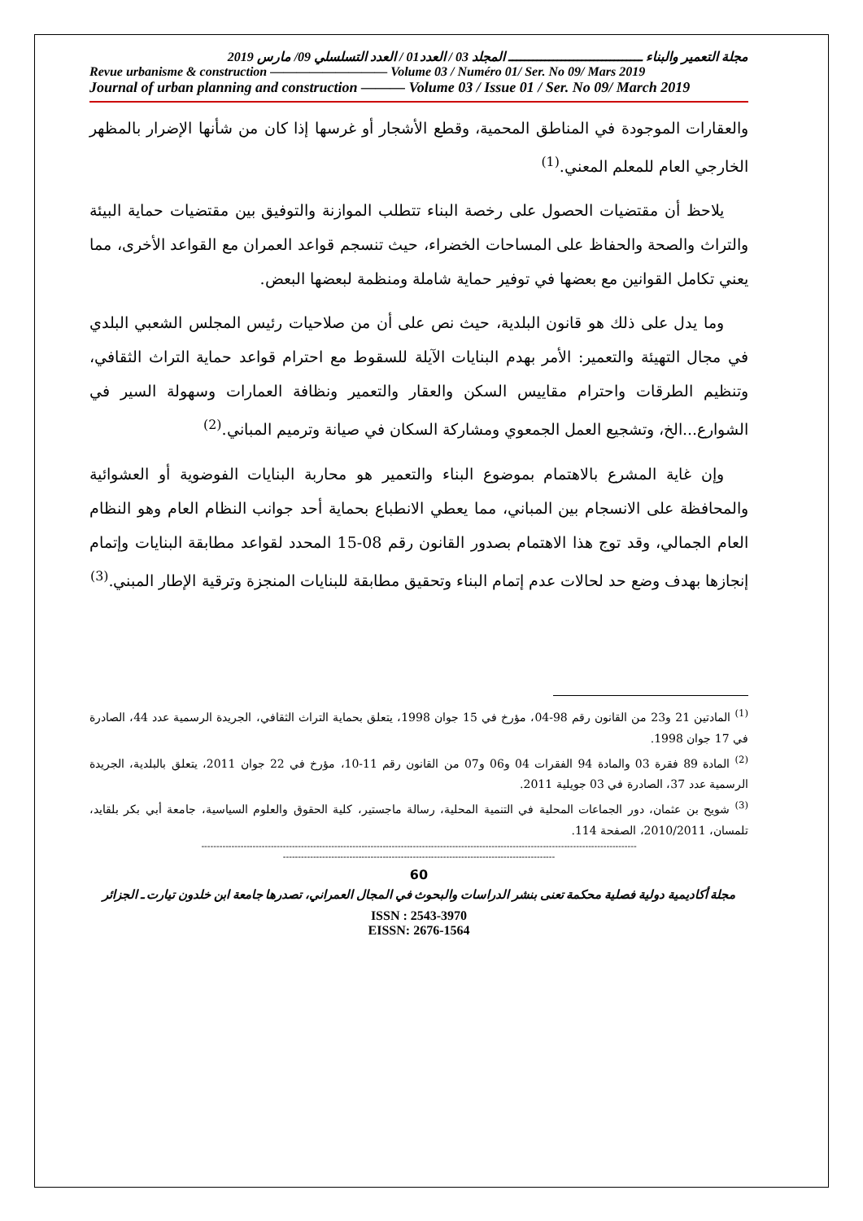مجلة التعمير والبناء ـــــــــــــــــــــــــــــــــ المجلد 03 / العدد01 / العدد التسلسلي 09/ مارس 2019
Revue urbanisme & construction ————————— Volume 03 / Numéro 01/ Ser. No 09/ Mars 2019
Journal of urban planning and construction ——— Volume 03 / Issue 01 / Ser. No 09/ March 2019
والعقارات الموجودة في المناطق المحمية، وقطع الأشجار أو غرسها إذا كان من شأنها الإضرار بالمظهر الخارجي العام للمعلم المعني.<sup>(1)</sup>
يلاحظ أن مقتضيات الحصول على رخصة البناء تتطلب الموازنة والتوفيق بين مقتضيات حماية البيئة والتراث والصحة والحفاظ على المساحات الخضراء، حيث تنسجم قواعد العمران مع القواعد الأخرى، مما يعني تكامل القوانين مع بعضها في توفير حماية شاملة ومنظمة لبعضها البعض.
وما يدل على ذلك هو قانون البلدية، حيث نص على أن من صلاحيات رئيس المجلس الشعبي البلدي في مجال التهيئة والتعمير: الأمر بهدم البنايات الآيلة للسقوط مع احترام قواعد حماية التراث الثقافي، وتنظيم الطرقات واحترام مقاييس السكن والعقار والتعمير ونظافة العمارات وسهولة السير في الشوارع...الخ، وتشجيع العمل الجمعوي ومشاركة السكان في صيانة وترميم المباني.<sup>(2)</sup>
وإن غاية المشرع بالاهتمام بموضوع البناء والتعمير هو محاربة البنايات الفوضوية أو العشوائية والمحافظة على الانسجام بين المباني، مما يعطي الانطباع بحماية أحد جوانب النظام العام وهو النظام العام الجمالي، وقد توج هذا الاهتمام بصدور القانون رقم 08-15 المحدد لقواعد مطابقة البنايات وإتمام إنجازها بهدف وضع حد لحالات عدم إتمام البناء وتحقيق مطابقة للبنايات المنجزة وترقية الإطار المبني.<sup>(3)</sup>
<sup>(1)</sup> المادتين 21 و23 من القانون رقم 98-04، مؤرخ في 15 جوان 1998، يتعلق بحماية التراث الثقافي، الجريدة الرسمية عدد 44، الصادرة في 17 جوان 1998.
<sup>(2)</sup> المادة 89 فقرة 03 والمادة 94 الفقرات 04 و06 و07 من القانون رقم 11-10، مؤرخ في 22 جوان 2011، يتعلق بالبلدية، الجريدة الرسمية عدد 37، الصادرة في 03 جويلية 2011.
<sup>(3)</sup> شويح بن عثمان، دور الجماعات المحلية في التنمية المحلية، رسالة ماجستير، كلية الحقوق والعلوم السياسية، جامعة أبي بكر بلقايد، تلمسان، 2010/2011، الصفحة 114.
------------------------------------------------------------------------------------------------------------------------------------------------
------------------------------------------------------------------------------------------
60
مجلة أكاديمية دولية فصلية محكمة تعنى بنشر الدراسات والبحوث في المجال العمراني، تصدرها جامعة ابن خلدون تيارت ـ الجزائر
ISSN : 2543-3970
EISSN: 2676-1564